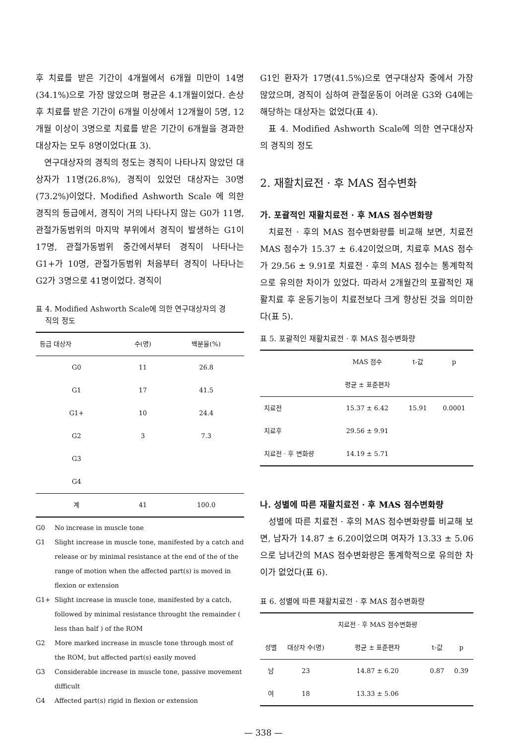후 치료를 받은 기간이 4개월에서 6개월 미만이 14명(34.1%)으로 가장 많았으며 평균은 4.1개월이었다. 손상후 치료를 받은 기간이 6개월 이상에서 12개월이 5명, 12개월 이상이 3명으로 치료를 받은 기간이 6개월을 경과한 대상자는 모두 8명이었다(표 3).
연구대상자의 경직의 정도는 경직이 나타나지 않았던 대상자가 11명(26.8%), 경직이 있었던 대상자는 30명(73.2%)이었다. Modified Ashworth Scale 에 의한 경직의 등급에서, 경직이 거의 나타나지 않는 G0가 11명, 관절가동범위의 마지막 부위에서 경직이 발생하는 G1이 17명, 관절가동범위 중간에서부터 경직이 나타나는 G1+가 10명, 관절가동범위 처음부터 경직이 나타나는 G2가 3명으로 41명이었다. 경직이
표 4. Modified Ashworth Scale에 의한 연구대상자의 경
직의 정도
| 등급 대상자 | 수(명) | 백분율(%) |
| --- | --- | --- |
| G0 | 11 | 26.8 |
| G1 | 17 | 41.5 |
| G1+ | 10 | 24.4 |
| G2 | 3 | 7.3 |
| G3 | | |
| G4 | | |
| 계 | 41 | 100.0 |
G0 No increase in muscle tone
G1 Slight increase in muscle tone, manifested by a catch and release or by minimal resistance at the end of the of the range of motion when the affected part(s) is moved in flexion or extension
G1+ Slight increase in muscle tone, manifested by a catch, followed by minimal resistance throught the remainder ( less than half ) of the ROM
G2 More marked increase in muscle tone through most of the ROM, but affected part(s) easily moved
G3 Considerable increase in muscle tone, passive movement difficult
G4 Affected part(s) rigid in flexion or extension
G1인 환자가 17명(41.5%)으로 연구대상자 중에서 가장 많았으며, 경직이 심하여 관절운동이 어려운 G3와 G4에는 해당하는 대상자는 없었다(표 4).
표 4. Modified Ashworth Scale에 의한 연구대상자의 경직의 정도
2. 재활치료전 · 후 MAS 점수변화
가. 포괄적인 재활치료전 · 후 MAS 점수변화량
치료전 · 후의 MAS 점수변화량를 비교해 보면, 치료전 MAS 점수가 15.37 ± 6.42이었으며, 치료후 MAS 점수가 29.56 ± 9.91로 치료전 · 후의 MAS 점수는 통계학적으로 유의한 차이가 있었다. 따라서 2개월간의 포괄적인 재활치료 후 운동기능이 치료전보다 크게 향상된 것을 의미한다(표 5).
표 5. 포괄적인 재활치료전 · 후 MAS 점수변화량
| | MAS 점수 | t-값 | p |
| --- | --- | --- | --- |
| | 평균 ± 표준편차 | | |
| 치료전 | 15.37 ± 6.42 | 15.91 | 0.0001 |
| 치료후 | 29.56 ± 9.91 | | |
| 치료전 · 후 변화량 | 14.19 ± 5.71 | | |
나. 성별에 따른 재활치료전 · 후 MAS 점수변화량
성별에 따른 치료전 · 후의 MAS 점수변화량를 비교해 보면, 남자가 14.87 ± 6.20이었으며 여자가 13.33 ± 5.06으로 남녀간의 MAS 점수변화량은 통계학적으로 유의한 차이가 없었다(표 6).
표 6. 성별에 따른 재활치료전 · 후 MAS 점수변화량
| | | 치료전 · 후 MAS 점수변화량 | | |
| --- | --- | --- | --- | --- |
| 성별 | 대상자 수(명) | 평균 ± 표준편차 | t-값 | p |
| 남 | 23 | 14.87 ± 6.20 | 0.87 | 0.39 |
| 여 | 18 | 13.33 ± 5.06 | | |
— 338 —